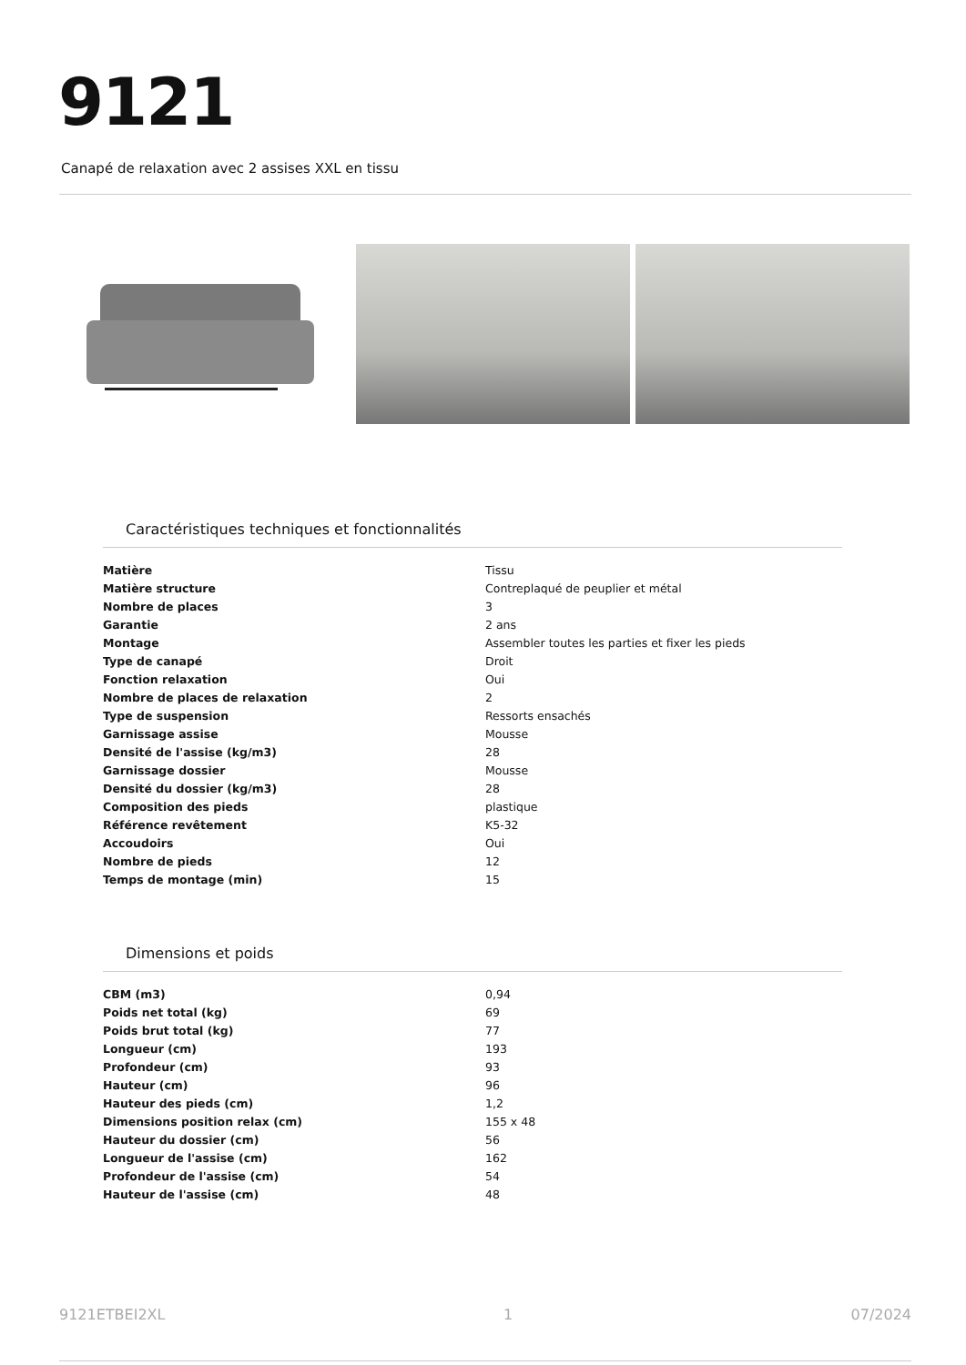9121
Canapé de relaxation avec 2 assises XXL en tissu
Caractéristiques techniques et fonctionnalités
| Matière | Tissu |
| Matière structure | Contreplaqué de peuplier et métal |
| Nombre de places | 3 |
| Garantie | 2 ans |
| Montage | Assembler toutes les parties et fixer les pieds |
| Type de canapé | Droit |
| Fonction relaxation | Oui |
| Nombre de places de relaxation | 2 |
| Type de suspension | Ressorts ensachés |
| Garnissage assise | Mousse |
| Densité de l'assise (kg/m3) | 28 |
| Garnissage dossier | Mousse |
| Densité du dossier (kg/m3) | 28 |
| Composition des pieds | plastique |
| Référence revêtement | K5-32 |
| Accoudoirs | Oui |
| Nombre de pieds | 12 |
| Temps de montage (min) | 15 |
Dimensions et poids
| CBM (m3) | 0,94 |
| Poids net total (kg) | 69 |
| Poids brut total (kg) | 77 |
| Longueur (cm) | 193 |
| Profondeur (cm) | 93 |
| Hauteur (cm) | 96 |
| Hauteur des pieds (cm) | 1,2 |
| Dimensions position relax (cm) | 155 x 48 |
| Hauteur du dossier (cm) | 56 |
| Longueur de l'assise (cm) | 162 |
| Profondeur de l'assise (cm) | 54 |
| Hauteur de l'assise (cm) | 48 |
9121ETBEI2XL 1 07/2024